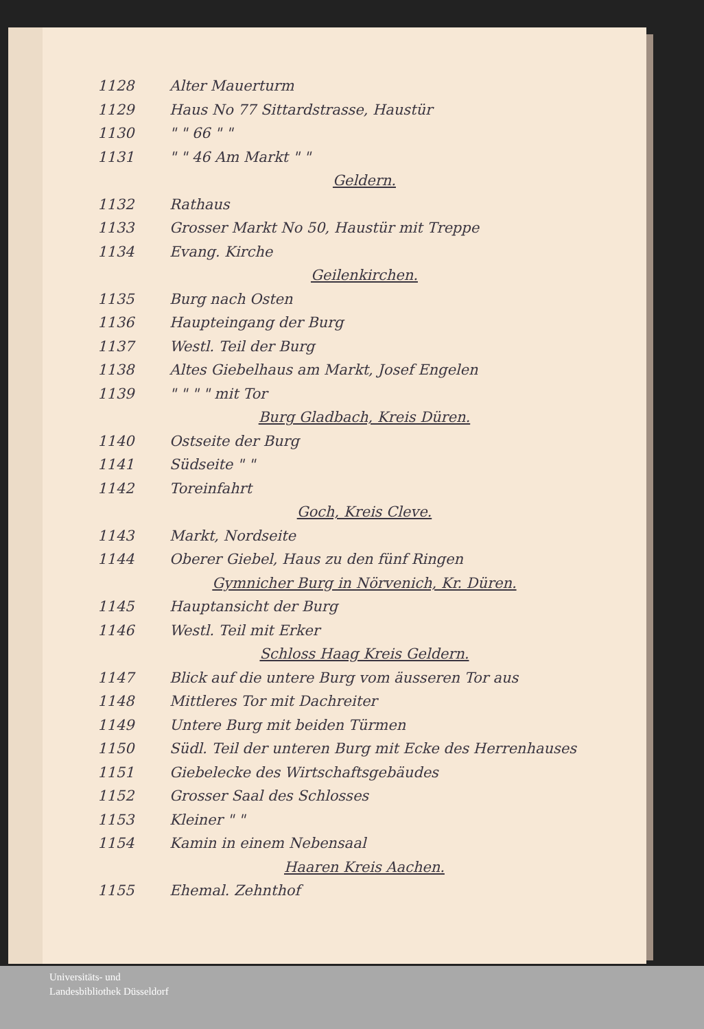| 1128 | Alter Mauerturm |
| 1129 | Haus No 77 Sittardstrasse, Haustür |
| 1130 | " " 66 " " |
| 1131 | " " 46 Am Markt " " |
| Geldern. | |
| 1132 | Rathaus |
| 1133 | Grosser Markt No 50, Haustür mit Treppe |
| 1134 | Evang. Kirche |
| Geilenkirchen. | |
| 1135 | Burg nach Osten |
| 1136 | Haupteingang der Burg |
| 1137 | Westl. Teil der Burg |
| 1138 | Altes Giebelhaus am Markt, Josef Engelen |
| 1139 | " " " " mit Tor |
| Burg Gladbach, Kreis Düren. | |
| 1140 | Ostseite der Burg |
| 1141 | Südseite " " |
| 1142 | Toreinfahrt |
| Goch, Kreis Cleve. | |
| 1143 | Markt, Nordseite |
| 1144 | Oberer Giebel, Haus zu den fünf Ringen |
| Gymnicher Burg in Nörvenich, Kr. Düren. | |
| 1145 | Hauptansicht der Burg |
| 1146 | Westl. Teil mit Erker |
| Schloss Haag Kreis Geldern. | |
| 1147 | Blick auf die untere Burg vom äusseren Tor aus |
| 1148 | Mittleres Tor mit Dachreiter |
| 1149 | Untere Burg mit beiden Türmen |
| 1150 | Südl. Teil der unteren Burg mit Ecke des Herrenhauses |
| 1151 | Giebelecke des Wirtschaftsgebäudes |
| 1152 | Grosser Saal des Schlosses |
| 1153 | Kleiner " " |
| 1154 | Kamin in einem Nebensaal |
| Haaren Kreis Aachen. | |
| 1155 | Ehemal. Zehnthof |
Universitäts- und
Landesbibliothek Düsseldorf